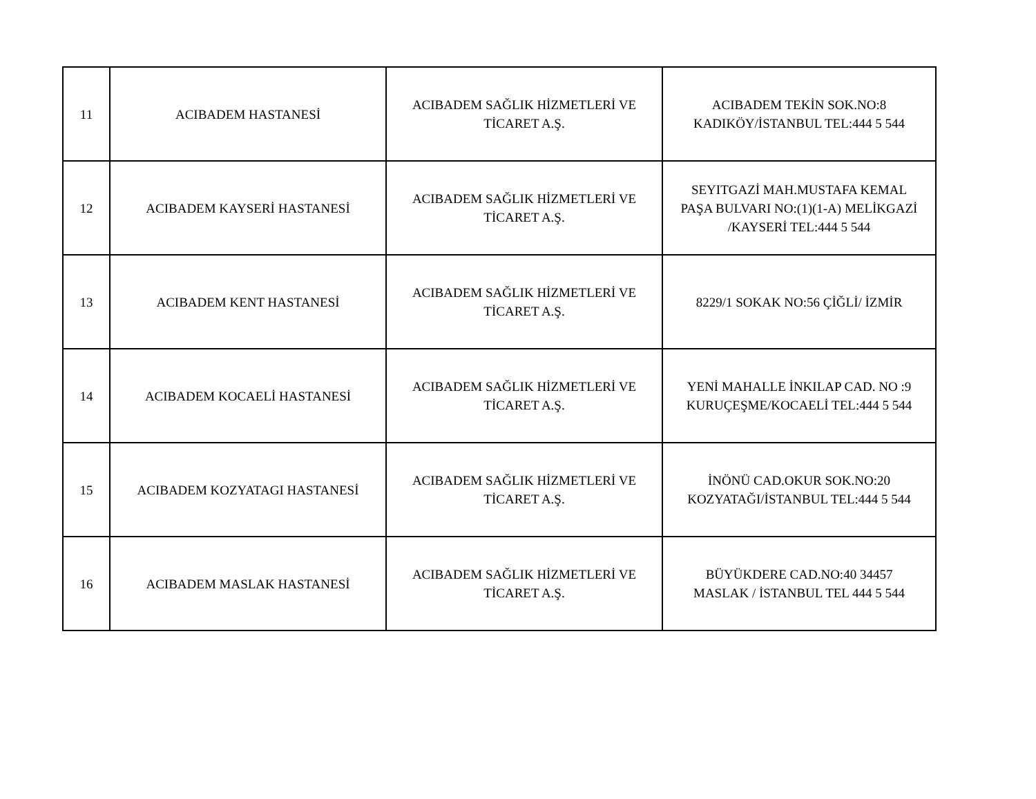| 11 | ACIBADEM HASTANESİ | ACIBADEM SAĞLIK HİZMETLERİ VE TİCARET A.Ş. | ACIBADEM TEKİN SOK.NO:8 KADIKÖY/İSTANBUL TEL:444 5 544 |
| 12 | ACIBADEM KAYSERİ HASTANESİ | ACIBADEM SAĞLIK HİZMETLERİ VE TİCARET A.Ş. | SEYITGAZİ MAH.MUSTAFA KEMAL PAŞA BULVARI NO:(1)(1-A) MELİKGAZİ /KAYSERİ TEL:444 5 544 |
| 13 | ACIBADEM KENT HASTANESİ | ACIBADEM SAĞLIK HİZMETLERİ VE TİCARET A.Ş. | 8229/1 SOKAK NO:56 ÇİĞLİ/ İZMİR |
| 14 | ACIBADEM KOCAELİ HASTANESİ | ACIBADEM SAĞLIK HİZMETLERİ VE TİCARET A.Ş. | YENİ MAHALLE İNKILAP CAD. NO :9 KURUÇEŞME/KOCAELİ TEL:444 5 544 |
| 15 | ACIBADEM KOZYATAGI HASTANESİ | ACIBADEM SAĞLIK HİZMETLERİ VE TİCARET A.Ş. | İNÖNÜ CAD.OKUR SOK.NO:20 KOZYATAĞI/İSTANBUL TEL:444 5 544 |
| 16 | ACIBADEM MASLAK HASTANESİ | ACIBADEM SAĞLIK HİZMETLERİ VE TİCARET A.Ş. | BÜYÜKDERE CAD.NO:40 34457 MASLAK / İSTANBUL TEL 444 5 544 |